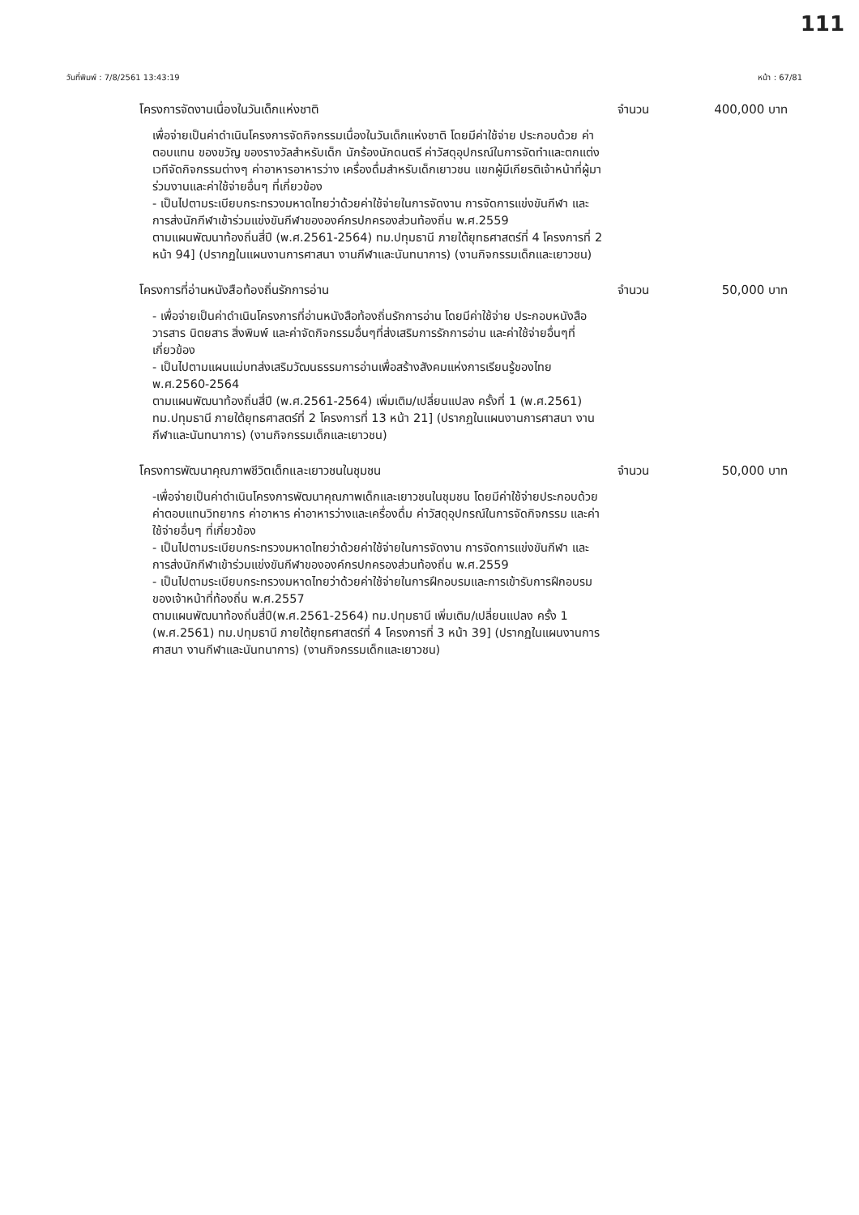111
วันที่พิมพ์ : 7/8/2561 13:43:19 หน้า : 67/81
โครงการจัดงานเนื่องในวันเด็กแห่งชาติ จำนวน 400,000 บาท
เพื่อจ่ายเป็นค่าดำเนินโครงการจัดกิจกรรมเนื่องในวันเด็กแห่งชาติ โดยมีค่าใช้จ่าย ประกอบด้วย ค่าตอบแทน ของขวัญ ของรางวัลสำหรับเด็ก นักร้องนักดนตรี ค่าวัสดุอุปกรณ์ในการจัดทำและตกแต่งเวทีจัดกิจกรรมต่างๆ ค่าอาหารอาหารว่าง เครื่องดื่มสำหรับเด็กเยาวชน แขกผู้มีเกียรติเจ้าหน้าที่ผู้มาร่วมงานและค่าใช้จ่ายอื่นๆ ที่เกี่ยวข้อง
- เป็นไปตามระเบียบกระทรวงมหาดไทยว่าด้วยค่าใช้จ่ายในการจัดงาน การจัดการแข่งขันกีฬา และการส่งนักกีฬาเข้าร่วมแข่งขันกีฬาขององค์กรปกครองส่วนท้องถิ่น พ.ศ.2559
ตามแผนพัฒนาท้องถิ่นสี่ปี (พ.ศ.2561-2564) ทม.ปทุมธานี ภายใต้ยุทธศาสตร์ที่ 4 โครงการที่ 2 หน้า 94] (ปรากฏในแผนงานการศาสนา งานกีฬาและนันทนาการ) (งานกิจกรรมเด็กและเยาวชน)
โครงการที่อ่านหนังสือท้องถิ่นรักการอ่าน จำนวน 50,000 บาท
- เพื่อจ่ายเป็นค่าดำเนินโครงการที่อ่านหนังสือท้องถิ่นรักการอ่าน โดยมีค่าใช้จ่าย ประกอบหนังสือ วารสาร นิตยสาร สิ่งพิมพ์ และค่าจัดกิจกรรมอื่นๆที่ส่งเสริมการรักการอ่าน และค่าใช้จ่ายอื่นๆที่เกี่ยวข้อง
- เป็นไปตามแผนแม่บทส่งเสริมวัฒนธรรมการอ่านเพื่อสร้างสังคมแห่งการเรียนรู้ของไทยพ.ศ.2560-2564
ตามแผนพัฒนาท้องถิ่นสี่ปี (พ.ศ.2561-2564) เพิ่มเติม/เปลี่ยนแปลง ครั้งที่ 1 (พ.ศ.2561) ทม.ปทุมธานี ภายใต้ยุทธศาสตร์ที่ 2 โครงการที่ 13 หน้า 21] (ปรากฏในแผนงานการศาสนา งานกีฬาและนันทนาการ) (งานกิจกรรมเด็กและเยาวชน)
โครงการพัฒนาคุณภาพชีวิตเด็กและเยาวชนในชุมชน จำนวน 50,000 บาท
-เพื่อจ่ายเป็นค่าดำเนินโครงการพัฒนาคุณภาพเด็กและเยาวชนในชุมชน โดยมีค่าใช้จ่ายประกอบด้วย ค่าตอบแทนวิทยากร ค่าอาหาร ค่าอาหารว่างและเครื่องดื่ม ค่าวัสดุอุปกรณ์ในการจัดกิจกรรม และค่าใช้จ่ายอื่นๆ ที่เกี่ยวข้อง
- เป็นไปตามระเบียบกระทรวงมหาดไทยว่าด้วยค่าใช้จ่ายในการจัดงาน การจัดการแข่งขันกีฬา และการส่งนักกีฬาเข้าร่วมแข่งขันกีฬาขององค์กรปกครองส่วนท้องถิ่น พ.ศ.2559
- เป็นไปตามระเบียบกระทรวงมหาดไทยว่าด้วยค่าใช้จ่ายในการฝึกอบรมและการเข้ารับการฝึกอบรมของเจ้าหน้าที่ท้องถิ่น พ.ศ.2557
ตามแผนพัฒนาท้องถิ่นสี่ปี(พ.ศ.2561-2564) ทม.ปทุมธานี เพิ่มเติม/เปลี่ยนแปลง ครั้ง 1 (พ.ศ.2561) ทม.ปทุมธานี ภายใต้ยุทธศาสตร์ที่ 4 โครงการที่ 3 หน้า 39] (ปรากฏในแผนงานการศาสนา งานกีฬาและนันทนาการ) (งานกิจกรรมเด็กและเยาวชน)